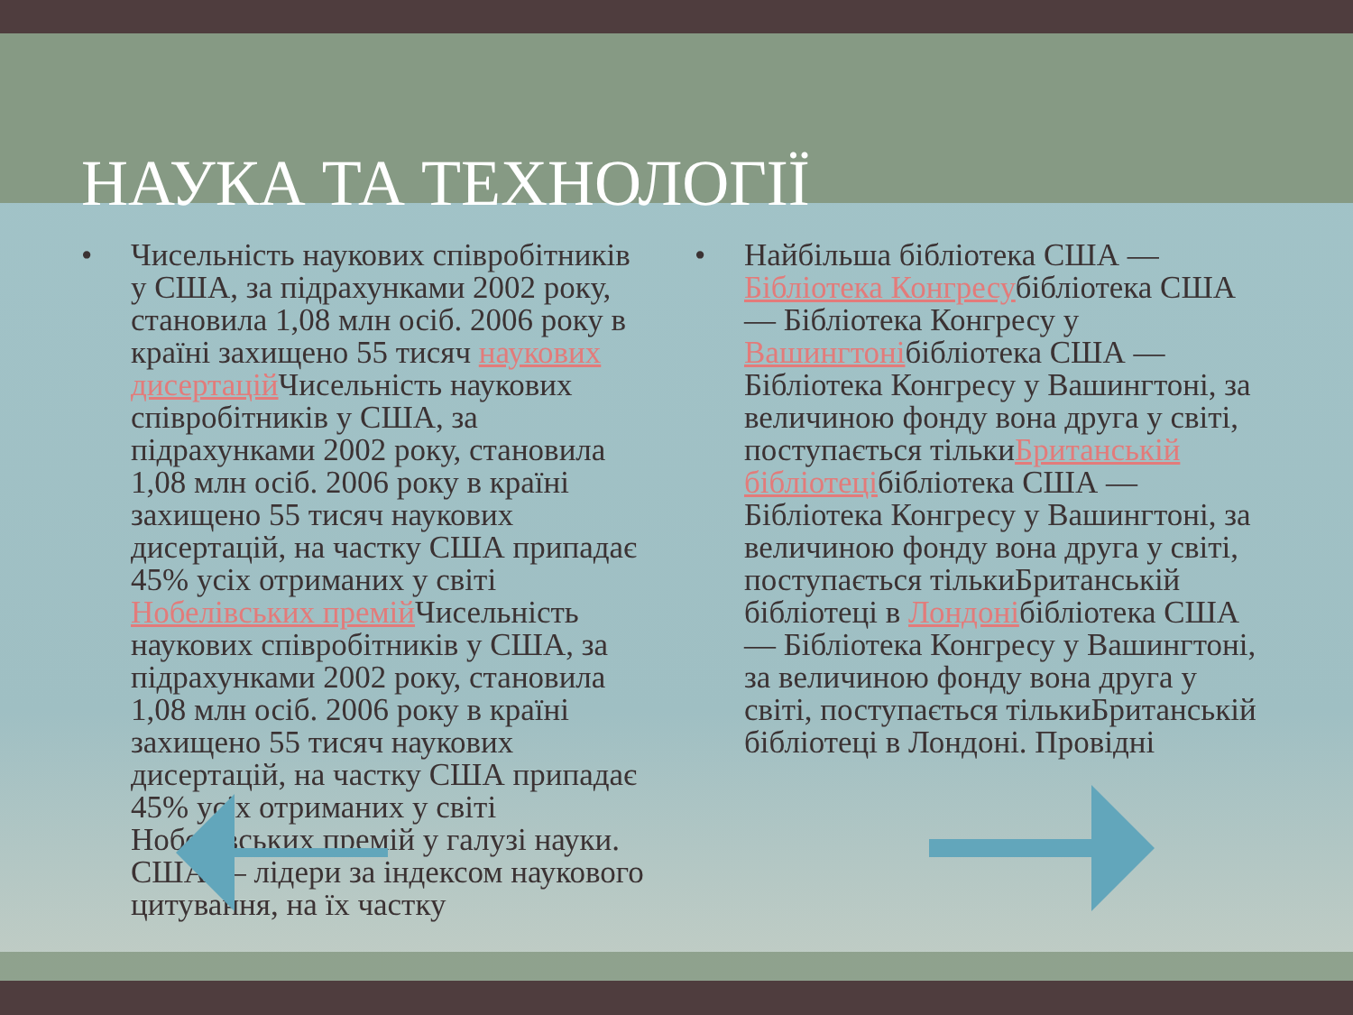НАУКА ТА ТЕХНОЛОГІЇ
• Чисельність наукових співробітників у США, за підрахунками 2002 року, становила 1,08 млн осіб. 2006 року в країні захищено 55 тисяч наукових дисертацій Чисельність наукових співробітників у США, за підрахунками 2002 року, становила 1,08 млн осіб. 2006 року в країні захищено 55 тисяч наукових дисертацій, на частку США припадає 45% усіх отриманих у світі Нобелівських премій Чисельність наукових співробітників у США, за підрахунками 2002 року, становила 1,08 млн осіб. 2006 року в країні захищено 55 тисяч наукових дисертацій, на частку США припадає 45% усіх отриманих у світі Нобелівських премій у галузі науки. США — лідери за індексом наукового цитування, на їх частку
• Найбільша бібліотека США — Бібліотека Конгресубібліотека США — Бібліотека Конгресу у Вашингтонібібліотека США — Бібліотека Конгресу у Вашингтоні, за величиною фонду вона друга у світі, поступається тількиБританській бібліотецібібліотека США — Бібліотека Конгресу у Вашингтоні, за величиною фонду вона друга у світі, поступається тількиБританській бібліотеці в Лондонібібліотека США — Бібліотека Конгресу у Вашингтоні, за величиною фонду вона друга у світі, поступається тількиБританській бібліотеці в Лондоні. Провідні